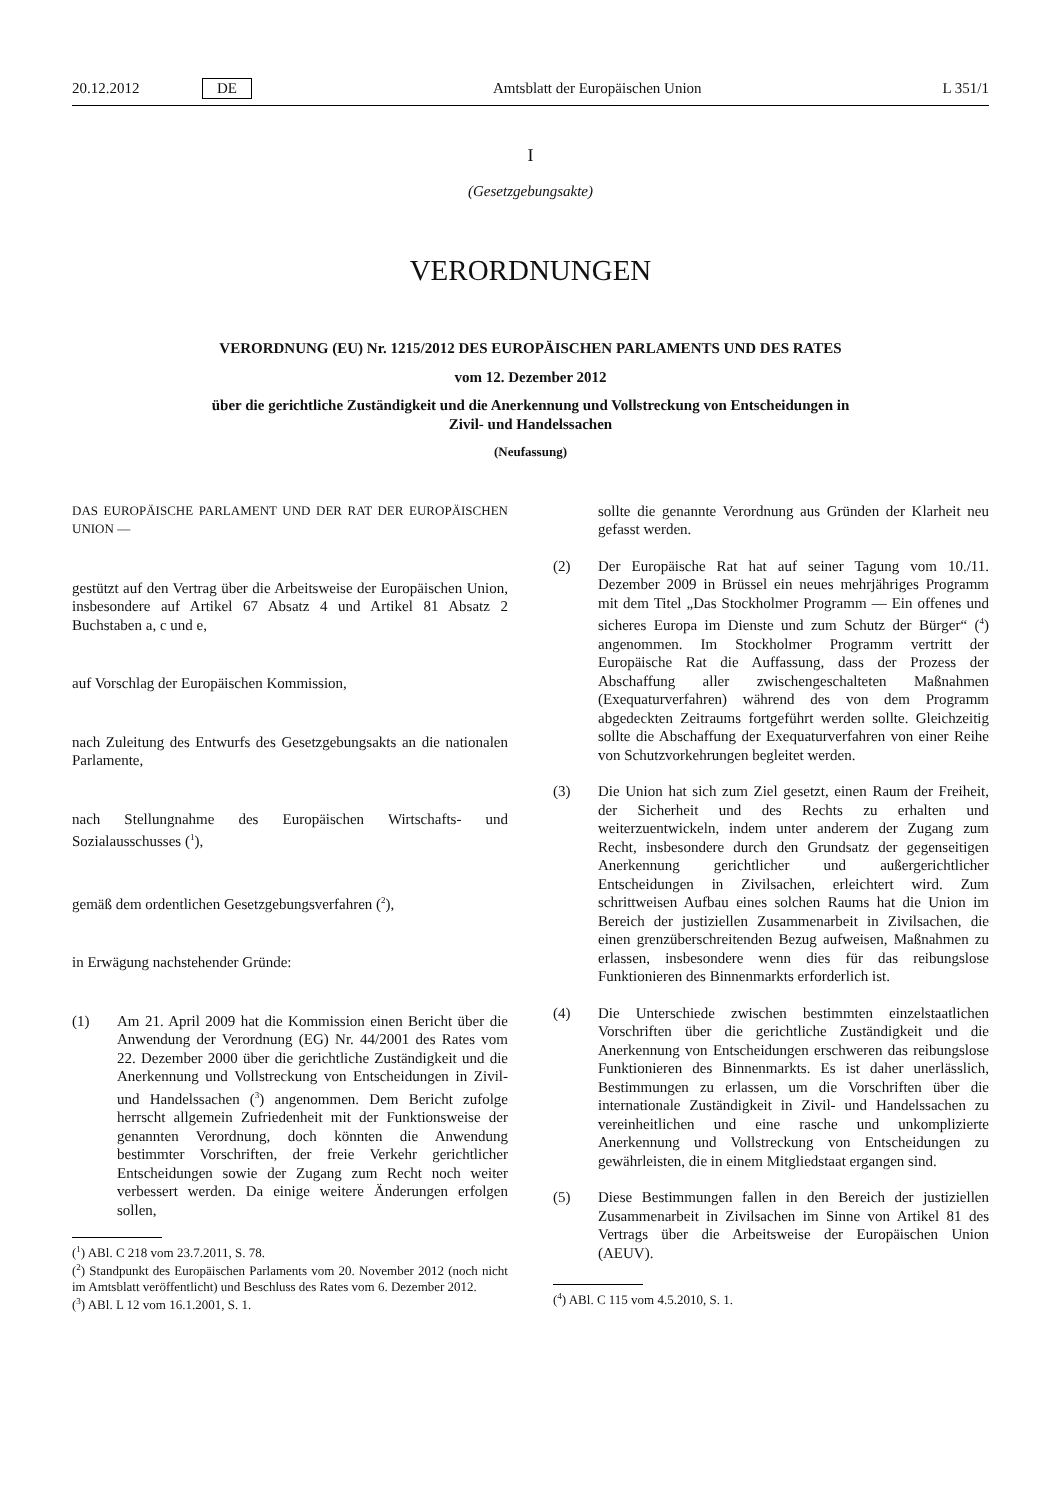20.12.2012 DE Amtsblatt der Europäischen Union L 351/1
I
(Gesetzgebungsakte)
VERORDNUNGEN
VERORDNUNG (EU) Nr. 1215/2012 DES EUROPÄISCHEN PARLAMENTS UND DES RATES
vom 12. Dezember 2012
über die gerichtliche Zuständigkeit und die Anerkennung und Vollstreckung von Entscheidungen in
Zivil- und Handelssachen
(Neufassung)
DAS EUROPÄISCHE PARLAMENT UND DER RAT DER EUROPÄISCHEN UNION —
gestützt auf den Vertrag über die Arbeitsweise der Europäischen Union, insbesondere auf Artikel 67 Absatz 4 und Artikel 81 Absatz 2 Buchstaben a, c und e,
auf Vorschlag der Europäischen Kommission,
nach Zuleitung des Entwurfs des Gesetzgebungsakts an die nationalen Parlamente,
nach Stellungnahme des Europäischen Wirtschafts- und Sozialausschusses (<sup>1</sup>),
gemäß dem ordentlichen Gesetzgebungsverfahren (<sup>2</sup>),
in Erwägung nachstehender Gründe:
(1) Am 21. April 2009 hat die Kommission einen Bericht über die Anwendung der Verordnung (EG) Nr. 44/2001 des Rates vom 22. Dezember 2000 über die gerichtliche Zuständigkeit und die Anerkennung und Vollstreckung von Entscheidungen in Zivil- und Handelssachen (<sup>3</sup>) angenommen. Dem Bericht zufolge herrscht allgemein Zufriedenheit mit der Funktionsweise der genannten Verordnung, doch könnten die Anwendung bestimmter Vorschriften, der freie Verkehr gerichtlicher Entscheidungen sowie der Zugang zum Recht noch weiter verbessert werden. Da einige weitere Änderungen erfolgen sollen,
(<sup>1</sup>) ABl. C 218 vom 23.7.2011, S. 78.
(<sup>2</sup>) Standpunkt des Europäischen Parlaments vom 20. November 2012 (noch nicht im Amtsblatt veröffentlicht) und Beschluss des Rates vom 6. Dezember 2012.
(<sup>3</sup>) ABl. L 12 vom 16.1.2001, S. 1.
sollte die genannte Verordnung aus Gründen der Klarheit neu gefasst werden.
(2) Der Europäische Rat hat auf seiner Tagung vom 10./11. Dezember 2009 in Brüssel ein neues mehrjähriges Programm mit dem Titel „Das Stockholmer Programm — Ein offenes und sicheres Europa im Dienste und zum Schutz der Bürger“ (<sup>4</sup>) angenommen. Im Stockholmer Programm vertritt der Europäische Rat die Auffassung, dass der Prozess der Abschaffung aller zwischengeschalteten Maßnahmen (Exequaturverfahren) während des von dem Programm abgedeckten Zeitraums fortgeführt werden sollte. Gleichzeitig sollte die Abschaffung der Exequaturverfahren von einer Reihe von Schutzvorkehrungen begleitet werden.
(3) Die Union hat sich zum Ziel gesetzt, einen Raum der Freiheit, der Sicherheit und des Rechts zu erhalten und weiterzuentwickeln, indem unter anderem der Zugang zum Recht, insbesondere durch den Grundsatz der gegenseitigen Anerkennung gerichtlicher und außergerichtlicher Entscheidungen in Zivilsachen, erleichtert wird. Zum schrittweisen Aufbau eines solchen Raums hat die Union im Bereich der justiziellen Zusammenarbeit in Zivilsachen, die einen grenzüberschreitenden Bezug aufweisen, Maßnahmen zu erlassen, insbesondere wenn dies für das reibungslose Funktionieren des Binnenmarkts erforderlich ist.
(4) Die Unterschiede zwischen bestimmten einzelstaatlichen Vorschriften über die gerichtliche Zuständigkeit und die Anerkennung von Entscheidungen erschweren das reibungslose Funktionieren des Binnenmarkts. Es ist daher unerlässlich, Bestimmungen zu erlassen, um die Vorschriften über die internationale Zuständigkeit in Zivil- und Handelssachen zu vereinheitlichen und eine rasche und unkomplizierte Anerkennung und Vollstreckung von Entscheidungen zu gewährleisten, die in einem Mitgliedstaat ergangen sind.
(5) Diese Bestimmungen fallen in den Bereich der justiziellen Zusammenarbeit in Zivilsachen im Sinne von Artikel 81 des Vertrags über die Arbeitsweise der Europäischen Union (AEUV).
(<sup>4</sup>) ABl. C 115 vom 4.5.2010, S. 1.